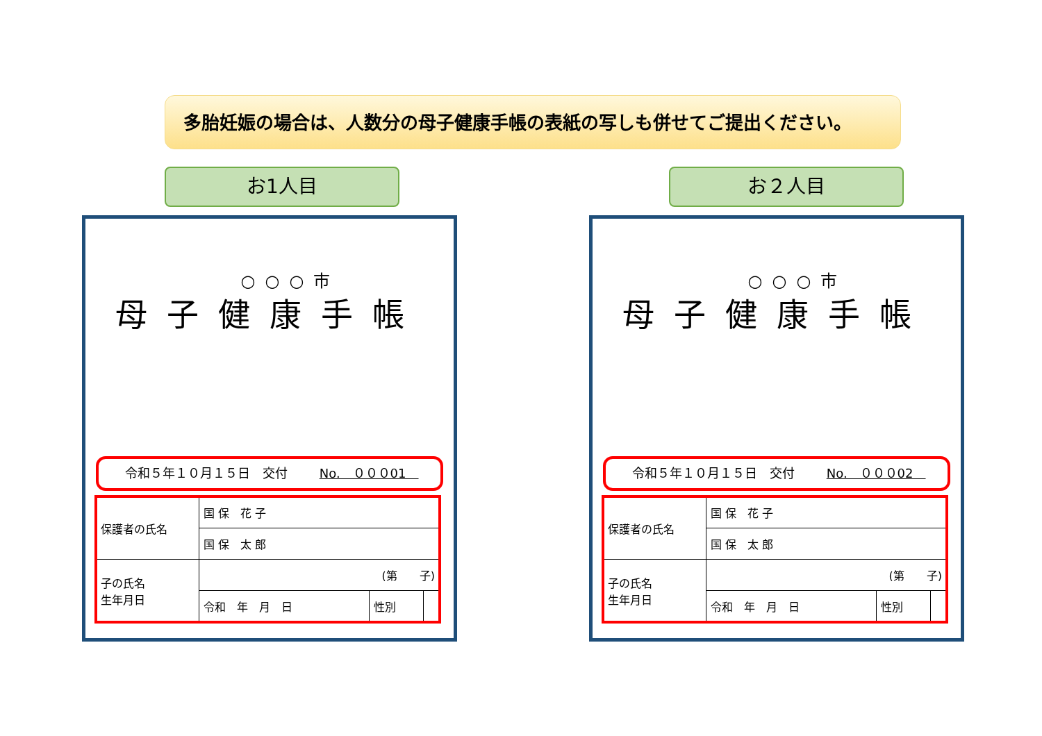多胎妊娠の場合は、人数分の母子健康手帳の表紙の写しも併せてご提出ください。
お1人目 お２人目
○○○市
母子健康手帳
令和５年１０月１５日　交付 No.　０００01　
| 保護者の氏名 | 国 保 花 子 | | |
| | 国 保 太 郎 | | |
| 子の氏名 生年月日 | (第 子) | | |
| | 令和 年 月 日 | 性別 | |
○○○市
母子健康手帳
令和５年１０月１５日　交付 No.　０００02　
| 保護者の氏名 | 国 保 花 子 | | |
| | 国 保 太 郎 | | |
| 子の氏名 生年月日 | (第 子) | | |
| | 令和 年 月 日 | 性別 | |